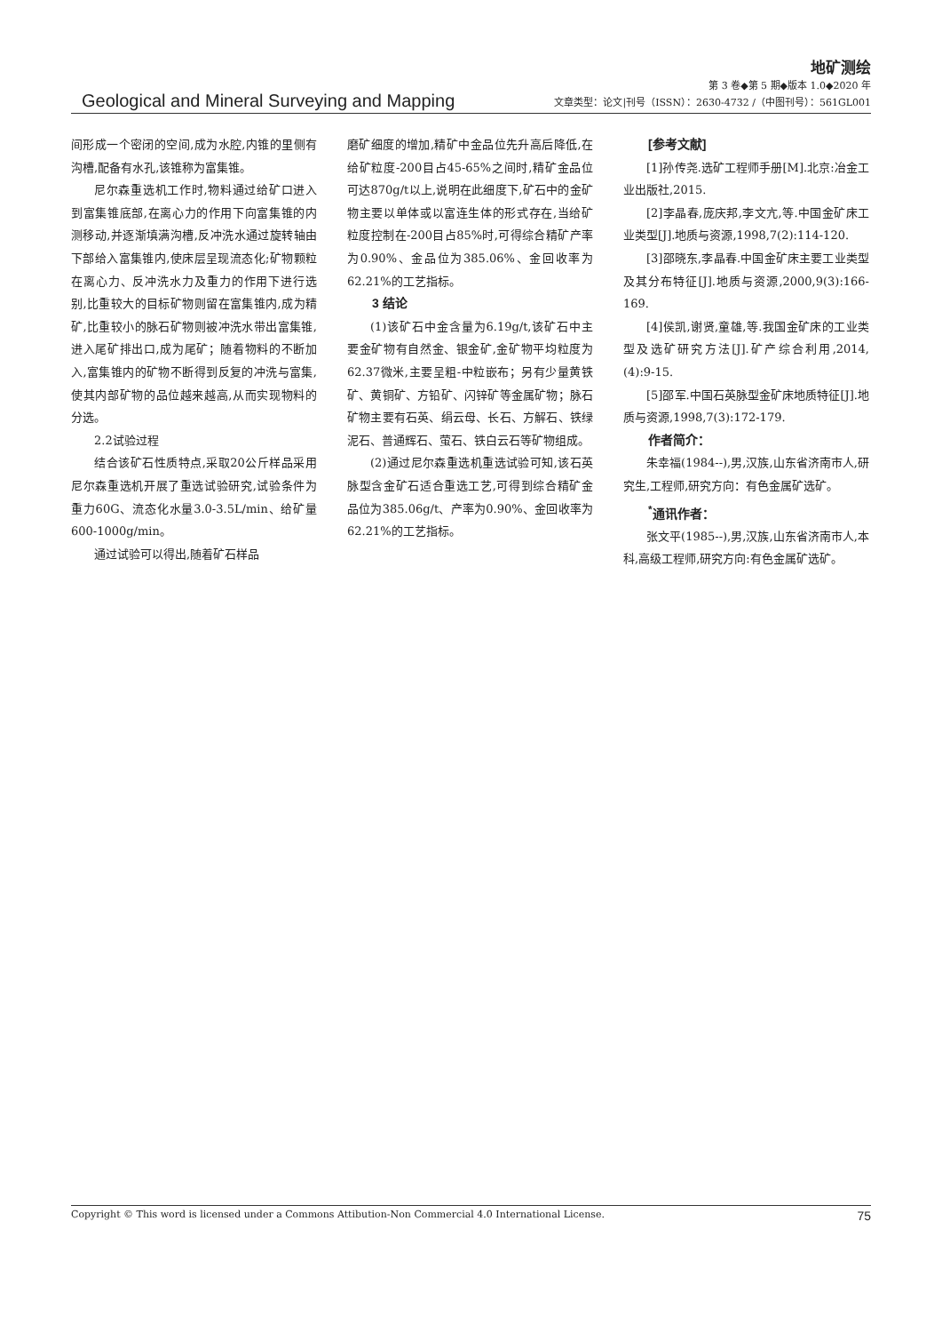地矿测绘
Geological and Mineral Surveying and Mapping
第 3 卷◆第 5 期◆版本 1.0◆2020 年
文章类型：论文|刊号（ISSN）：2630-4732 /（中图刊号）：561GL001
间形成一个密闭的空间,成为水腔,内锥的里侧有沟槽,配备有水孔,该锥称为富集锥。
尼尔森重选机工作时,物料通过给矿口进入到富集锥底部,在离心力的作用下向富集锥的内测移动,并逐渐填满沟槽,反冲洗水通过旋转轴由下部给入富集锥内,使床层呈现流态化;矿物颗粒在离心力、反冲洗水力及重力的作用下进行选别,比重较大的目标矿物则留在富集锥内,成为精矿,比重较小的脉石矿物则被冲洗水带出富集锥,进入尾矿排出口,成为尾矿；随着物料的不断加入,富集锥内的矿物不断得到反复的冲洗与富集,使其内部矿物的品位越来越高,从而实现物料的分选。
2.2试验过程
结合该矿石性质特点,采取20公斤样品采用尼尔森重选机开展了重选试验研究,试验条件为重力60G、流态化水量3.0-3.5L/min、给矿量600-1000g/min。
通过试验可以得出,随着矿石样品
磨矿细度的增加,精矿中金品位先升高后降低,在给矿粒度-200目占45-65%之间时,精矿金品位可达870g/t以上,说明在此细度下,矿石中的金矿物主要以单体或以富连生体的形式存在,当给矿粒度控制在-200目占85%时,可得综合精矿产率为0.90%、金品位为385.06%、金回收率为62.21%的工艺指标。
3 结论
(1)该矿石中金含量为6.19g/t,该矿石中主要金矿物有自然金、银金矿,金矿物平均粒度为62.37微米,主要呈粗-中粒嵌布；另有少量黄铁矿、黄铜矿、方铅矿、闪锌矿等金属矿物；脉石矿物主要有石英、绢云母、长石、方解石、铁绿泥石、普通辉石、萤石、铁白云石等矿物组成。
(2)通过尼尔森重选机重选试验可知,该石英脉型含金矿石适合重选工艺,可得到综合精矿金品位为385.06g/t、产率为0.90%、金回收率为62.21%的工艺指标。
[参考文献]
[1]孙传尧.选矿工程师手册[M].北京:冶金工业出版社,2015.
[2]李晶春,庞庆邦,李文亢,等.中国金矿床工业类型[J].地质与资源,1998,7(2):114-120.
[3]邵晓东,李晶春.中国金矿床主要工业类型及其分布特征[J].地质与资源,2000,9(3):166-169.
[4]侯凯,谢贤,童雄,等.我国金矿床的工业类型及选矿研究方法[J].矿产综合利用,2014,(4):9-15.
[5]邵军.中国石英脉型金矿床地质特征[J].地质与资源,1998,7(3):172-179.
作者简介：
朱幸福(1984--),男,汉族,山东省济南市人,研究生,工程师,研究方向：有色金属矿选矿。
<sup>*</sup> 通讯作者：
张文平(1985--),男,汉族,山东省济南市人,本科,高级工程师,研究方向:有色金属矿选矿。
Copyright © This word is licensed under a Commons Attibution-Non Commercial 4.0 International License. 75